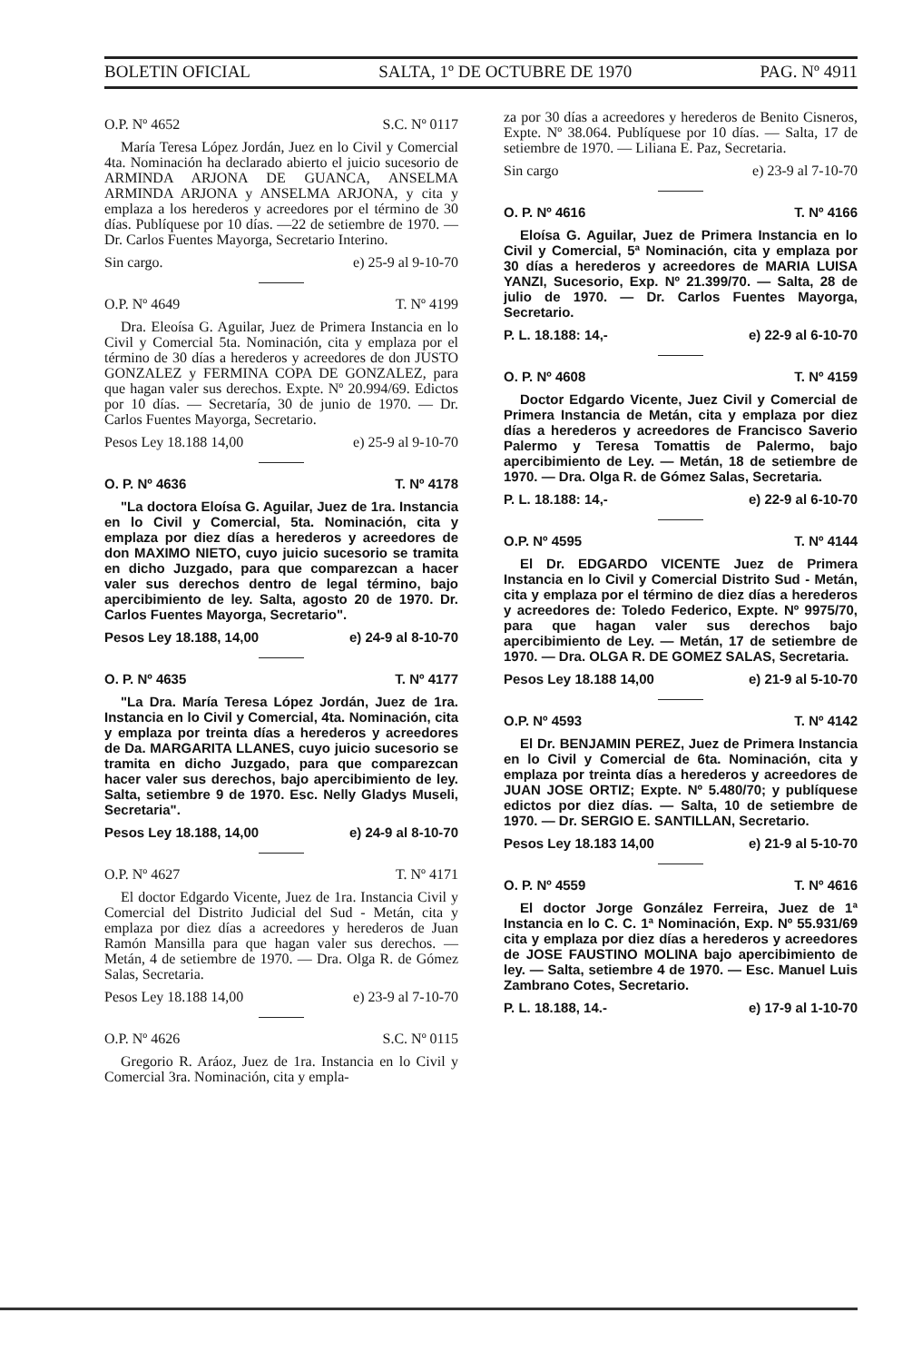BOLETIN OFICIAL SALTA, 1º DE OCTUBRE DE 1970 PAG. Nº 4911
O.P. Nº 4652 S.C. Nº 0117
María Teresa López Jordán, Juez en lo Civil y Comercial 4ta. Nominación ha declarado abierto el juicio sucesorio de ARMINDA ARJONA DE GUANCA, ANSELMA ARMINDA ARJONA y ANSELMA ARJONA, y cita y emplaza a los herederos y acreedores por el término de 30 días. Publíquese por 10 días. —22 de setiembre de 1970. — Dr. Carlos Fuentes Mayorga, Secretario Interino.
Sin cargo. e) 25-9 al 9-10-70
O.P. Nº 4649 T. Nº 4199
Dra. Eleoísa G. Aguilar, Juez de Primera Instancia en lo Civil y Comercial 5ta. Nominación, cita y emplaza por el término de 30 días a herederos y acreedores de don JUSTO GONZALEZ y FERMINA COPA DE GONZALEZ, para que hagan valer sus derechos. Expte. Nº 20.994/69. Edictos por 10 días. — Secretaría, 30 de junio de 1970. — Dr. Carlos Fuentes Mayorga, Secretario.
Pesos Ley 18.188 14,00 e) 25-9 al 9-10-70
O. P. Nº 4636 T. Nº 4178
"La doctora Eloísa G. Aguilar, Juez de 1ra. Instancia en lo Civil y Comercial, 5ta. Nominación, cita y emplaza por diez días a herederos y acreedores de don MAXIMO NIETO, cuyo juicio sucesorio se tramita en dicho Juzgado, para que comparezcan a hacer valer sus derechos dentro de legal término, bajo apercibimiento de ley. Salta, agosto 20 de 1970. Dr. Carlos Fuentes Mayorga, Secretario".
Pesos Ley 18.188, 14,00 e) 24-9 al 8-10-70
O. P. Nº 4635 T. Nº 4177
"La Dra. María Teresa López Jordán, Juez de 1ra. Instancia en lo Civil y Comercial, 4ta. Nominación, cita y emplaza por treinta días a herederos y acreedores de Da. MARGARITA LLANES, cuyo juicio sucesorio se tramita en dicho Juzgado, para que comparezcan hacer valer sus derechos, bajo apercibimiento de ley. Salta, setiembre 9 de 1970. Esc. Nelly Gladys Museli, Secretaria".
Pesos Ley 18.188, 14,00 e) 24-9 al 8-10-70
O.P. Nº 4627 T. Nº 4171
El doctor Edgardo Vicente, Juez de 1ra. Instancia Civil y Comercial del Distrito Judicial del Sud - Metán, cita y emplaza por diez días a acreedores y herederos de Juan Ramón Mansilla para que hagan valer sus derechos. — Metán, 4 de setiembre de 1970. — Dra. Olga R. de Gómez Salas, Secretaria.
Pesos Ley 18.188 14,00 e) 23-9 al 7-10-70
O.P. Nº 4626 S.C. Nº 0115
Gregorio R. Aráoz, Juez de 1ra. Instancia en lo Civil y Comercial 3ra. Nominación, cita y empla-
za por 30 días a acreedores y herederos de Benito Cisneros, Expte. Nº 38.064. Publíquese por 10 días. — Salta, 17 de setiembre de 1970. — Liliana E. Paz, Secretaria.
Sin cargo e) 23-9 al 7-10-70
O. P. Nº 4616 T. Nº 4166
Eloísa G. Aguilar, Juez de Primera Instancia en lo Civil y Comercial, 5ª Nominación, cita y emplaza por 30 días a herederos y acreedores de MARIA LUISA YANZI, Sucesorio, Exp. Nº 21.399/70. — Salta, 28 de julio de 1970. — Dr. Carlos Fuentes Mayorga, Secretario.
P. L. 18.188: 14,- e) 22-9 al 6-10-70
O. P. Nº 4608 T. Nº 4159
Doctor Edgardo Vicente, Juez Civil y Comercial de Primera Instancia de Metán, cita y emplaza por diez días a herederos y acreedores de Francisco Saverio Palermo y Teresa Tomattis de Palermo, bajo apercibimiento de Ley. — Metán, 18 de setiembre de 1970. — Dra. Olga R. de Gómez Salas, Secretaria.
P. L. 18.188: 14,- e) 22-9 al 6-10-70
O.P. Nº 4595 T. Nº 4144
El Dr. EDGARDO VICENTE Juez de Primera Instancia en lo Civil y Comercial Distrito Sud - Metán, cita y emplaza por el término de diez días a herederos y acreedores de: Toledo Federico, Expte. Nº 9975/70, para que hagan valer sus derechos bajo apercibimiento de Ley. — Metán, 17 de setiembre de 1970. — Dra. OLGA R. DE GOMEZ SALAS, Secretaria.
Pesos Ley 18.188 14,00 e) 21-9 al 5-10-70
O.P. Nº 4593 T. Nº 4142
El Dr. BENJAMIN PEREZ, Juez de Primera Instancia en lo Civil y Comercial de 6ta. Nominación, cita y emplaza por treinta días a herederos y acreedores de JUAN JOSE ORTIZ; Expte. Nº 5.480/70; y publíquese edictos por diez días. — Salta, 10 de setiembre de 1970. — Dr. SERGIO E. SANTILLAN, Secretario.
Pesos Ley 18.183 14,00 e) 21-9 al 5-10-70
O. P. Nº 4559 T. Nº 4616
El doctor Jorge González Ferreira, Juez de 1ª Instancia en lo C. C. 1ª Nominación, Exp. Nº 55.931/69 cita y emplaza por diez días a herederos y acreedores de JOSE FAUSTINO MOLINA bajo apercibimiento de ley. — Salta, setiembre 4 de 1970. — Esc. Manuel Luis Zambrano Cotes, Secretario.
P. L. 18.188, 14.- e) 17-9 al 1-10-70